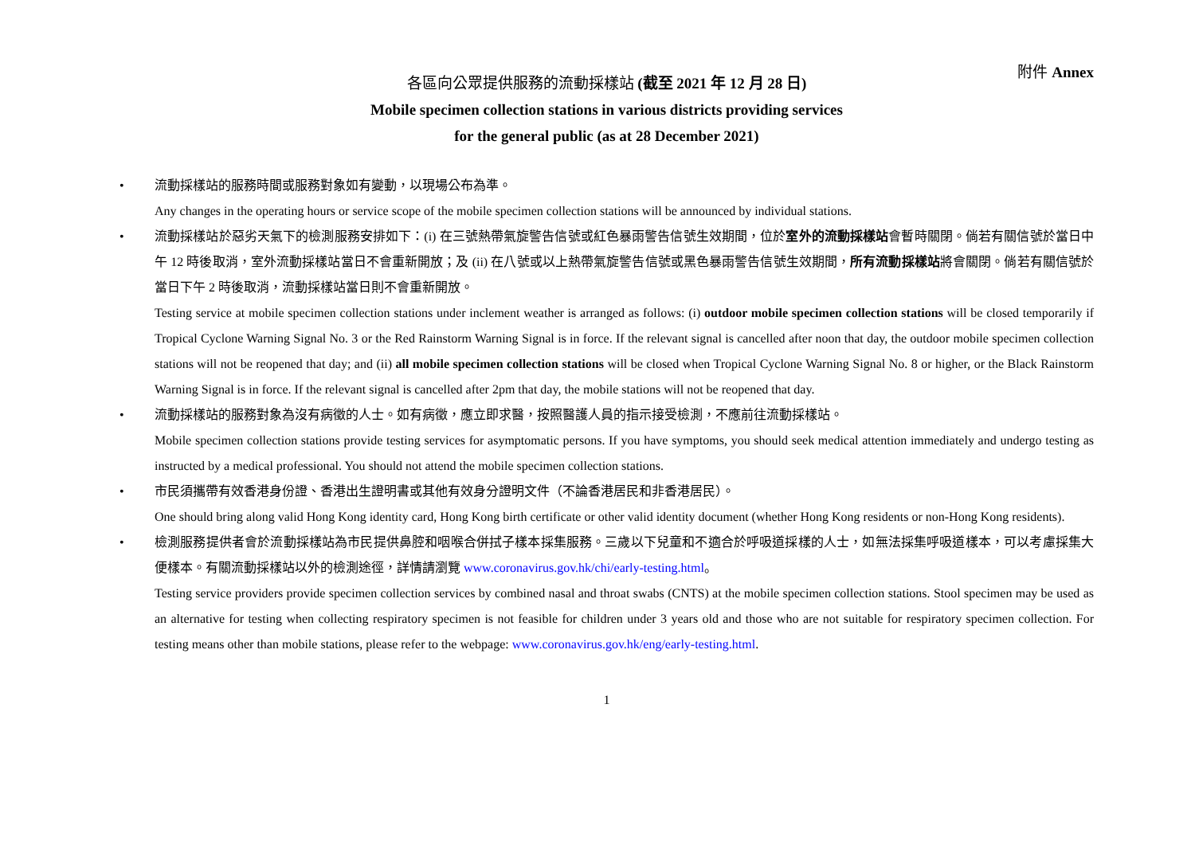附件 Annex
各區向公眾提供服務的流動採樣站 (截至 2021 年 12 月 28 日)
Mobile specimen collection stations in various districts providing services
for the general public (as at 28 December 2021)
• 流動採樣站的服務時間或服務對象如有變動，以現場公布為準。
Any changes in the operating hours or service scope of the mobile specimen collection stations will be announced by individual stations.
• 流動採樣站於惡劣天氣下的檢測服務安排如下：(i) 在三號熱帶氣旋警告信號或紅色暴雨警告信號生效期間，位於室外的流動採樣站會暫時關閉。倘若有關信號於當日中午 12 時後取消，室外流動採樣站當日不會重新開放；及 (ii) 在八號或以上熱帶氣旋警告信號或黑色暴雨警告信號生效期間，所有流動採樣站將會關閉。倘若有關信號於當日下午 2 時後取消，流動採樣站當日則不會重新開放。
Testing service at mobile specimen collection stations under inclement weather is arranged as follows: (i) outdoor mobile specimen collection stations will be closed temporarily if Tropical Cyclone Warning Signal No. 3 or the Red Rainstorm Warning Signal is in force. If the relevant signal is cancelled after noon that day, the outdoor mobile specimen collection stations will not be reopened that day; and (ii) all mobile specimen collection stations will be closed when Tropical Cyclone Warning Signal No. 8 or higher, or the Black Rainstorm Warning Signal is in force. If the relevant signal is cancelled after 2pm that day, the mobile stations will not be reopened that day.
• 流動採樣站的服務對象為沒有病徵的人士。如有病徵，應立即求醫，按照醫護人員的指示接受檢測，不應前往流動採樣站。
Mobile specimen collection stations provide testing services for asymptomatic persons. If you have symptoms, you should seek medical attention immediately and undergo testing as instructed by a medical professional. You should not attend the mobile specimen collection stations.
• 市民須攜帶有效香港身份證、香港出生證明書或其他有效身分證明文件（不論香港居民和非香港居民）。
One should bring along valid Hong Kong identity card, Hong Kong birth certificate or other valid identity document (whether Hong Kong residents or non-Hong Kong residents).
• 檢測服務提供者會於流動採樣站為市民提供鼻腔和咽喉合併拭子樣本採集服務。三歲以下兒童和不適合於呼吸道採樣的人士，如無法採集呼吸道樣本，可以考慮採集大便樣本。有關流動採樣站以外的檢測途徑，詳情請瀏覽 www.coronavirus.gov.hk/chi/early-testing.html。
Testing service providers provide specimen collection services by combined nasal and throat swabs (CNTS) at the mobile specimen collection stations. Stool specimen may be used as an alternative for testing when collecting respiratory specimen is not feasible for children under 3 years old and those who are not suitable for respiratory specimen collection. For testing means other than mobile stations, please refer to the webpage: www.coronavirus.gov.hk/eng/early-testing.html.
1